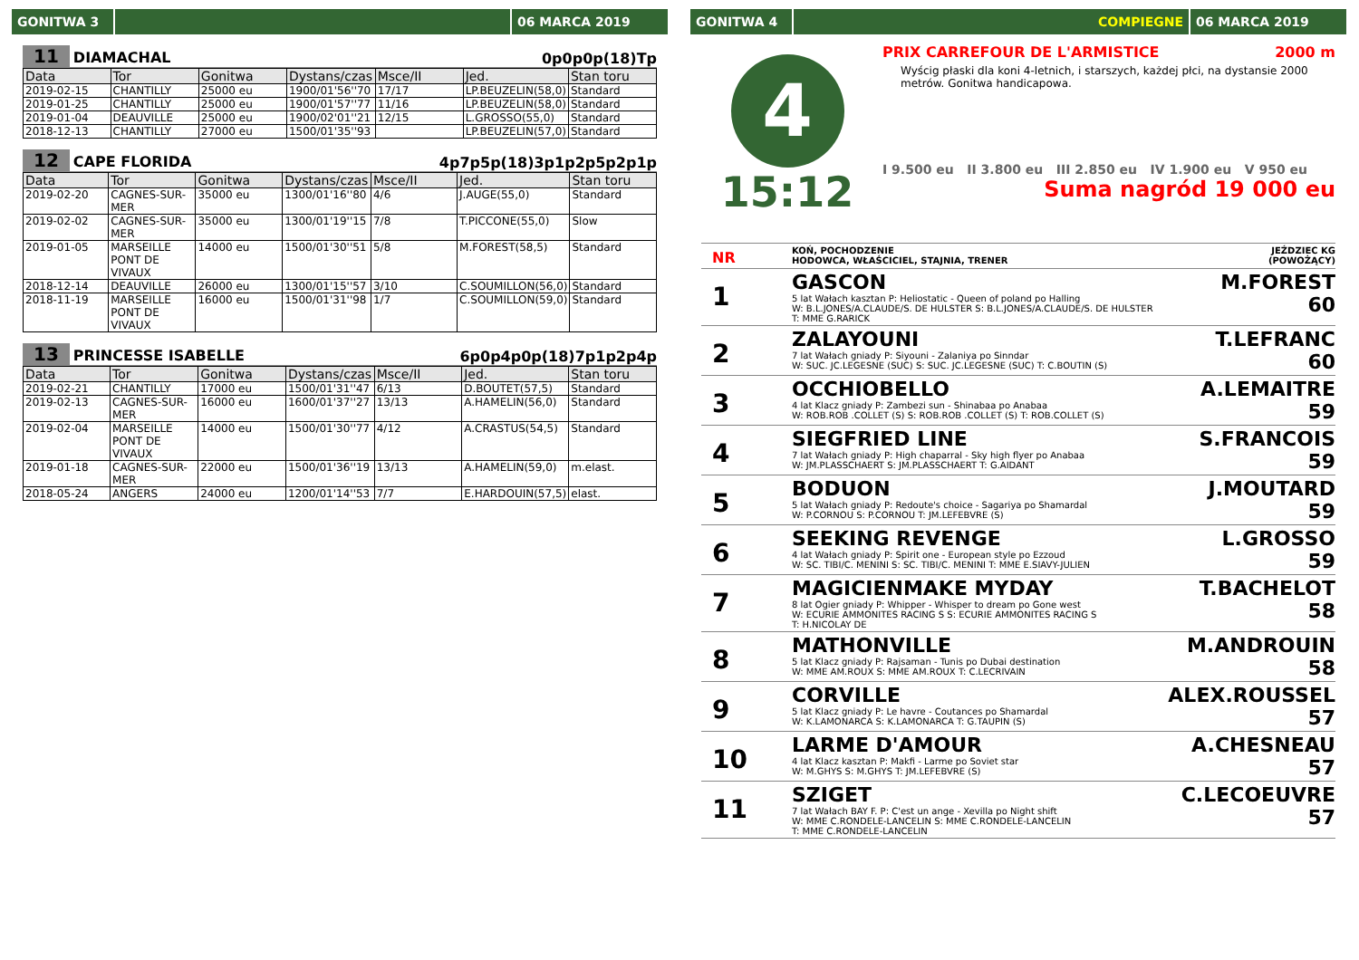GONITWA 3 06 MARCA 2019
11 DIAMACHAL 0p0p0p(18)Tp
| Data | Tor | Gonitwa | Dystans/czas | Msce/II | Jed. | Stan toru |
| --- | --- | --- | --- | --- | --- | --- |
| 2019-02-15 | CHANTILLY | 25000 eu | 1900/01'56''70 | 17/17 | LP.BEUZELIN(58,0) | Standard |
| 2019-01-25 | CHANTILLY | 25000 eu | 1900/01'57''77 | 11/16 | LP.BEUZELIN(58,0) | Standard |
| 2019-01-04 | DEAUVILLE | 25000 eu | 1900/02'01''21 | 12/15 | L.GROSSO(55,0) | Standard |
| 2018-12-13 | CHANTILLY | 27000 eu | 1500/01'35''93 | | LP.BEUZELIN(57,0) | Standard |
12 CAPE FLORIDA 4p7p5p(18)3p1p2p5p2p1p
| Data | Tor | Gonitwa | Dystans/czas | Msce/II | Jed. | Stan toru |
| --- | --- | --- | --- | --- | --- | --- |
| 2019-02-20 | CAGNES-SUR-MER | 35000 eu | 1300/01'16''80 | 4/6 | J.AUGE(55,0) | Standard |
| 2019-02-02 | CAGNES-SUR-MER | 35000 eu | 1300/01'19''15 | 7/8 | T.PICCONE(55,0) | Slow |
| 2019-01-05 | MARSEILLE PONT DE VIVAUX | 14000 eu | 1500/01'30''51 | 5/8 | M.FOREST(58,5) | Standard |
| 2018-12-14 | DEAUVILLE | 26000 eu | 1300/01'15''57 | 3/10 | C.SOUMILLON(56,0) | Standard |
| 2018-11-19 | MARSEILLE PONT DE VIVAUX | 16000 eu | 1500/01'31''98 | 1/7 | C.SOUMILLON(59,0) | Standard |
13 PRINCESSE ISABELLE 6p0p4p0p(18)7p1p2p4p
| Data | Tor | Gonitwa | Dystans/czas | Msce/II | Jed. | Stan toru |
| --- | --- | --- | --- | --- | --- | --- |
| 2019-02-21 | CHANTILLY | 17000 eu | 1500/01'31''47 | 6/13 | D.BOUTET(57,5) | Standard |
| 2019-02-13 | CAGNES-SUR-MER | 16000 eu | 1600/01'37''27 | 13/13 | A.HAMELIN(56,0) | Standard |
| 2019-02-04 | MARSEILLE PONT DE VIVAUX | 14000 eu | 1500/01'30''77 | 4/12 | A.CRASTUS(54,5) | Standard |
| 2019-01-18 | CAGNES-SUR-MER | 22000 eu | 1500/01'36''19 | 13/13 | A.HAMELIN(59,0) | m.elast. |
| 2018-05-24 | ANGERS | 24000 eu | 1200/01'14''53 | 7/7 | E.HARDOUIN(57,5) | elast. |
GONITWA 4 COMPIEGNE 06 MARCA 2019
4
15:12
PRIX CARREFOUR DE L'ARMISTICE 2000 m
Wyścig płaski dla koni 4-letnich, i starszych, każdej płci, na dystansie 2000 metrów. Gonitwa handicapowa.
I 9.500 eu II 3.800 eu III 2.850 eu IV 1.900 eu V 950 eu
Suma nagród 19 000 eu
NR
KOŃ, POCHODZENIE
HODOWCA, WŁAŚCICIEL, STAJNIA, TRENER
JEŹDZIEC KG
(POWOŻĄCY)
1
GASCON
5 lat Wałach kasztan P: Heliostatic - Queen of poland po Halling
W: B.L.JONES/A.CLAUDE/S. DE HULSTER S: B.L.JONES/A.CLAUDE/S. DE HULSTER
T: MME G.RARICK
M.FOREST
60
2
ZALAYOUNI
7 lat Wałach gniady P: Siyouni - Zalaniya po Sinndar
W: SUC. JC.LEGESNE (SUC) S: SUC. JC.LEGESNE (SUC) T: C.BOUTIN (S)
T.LEFRANC
60
3
OCCHIOBELLO
4 lat Klacz gniady P: Zambezi sun - Shinabaa po Anabaa
W: ROB.ROB .COLLET (S) S: ROB.ROB .COLLET (S) T: ROB.COLLET (S)
A.LEMAITRE
59
4
SIEGFRIED LINE
7 lat Wałach gniady P: High chaparral - Sky high flyer po Anabaa
W: JM.PLASSCHAERT S: JM.PLASSCHAERT T: G.AIDANT
S.FRANCOIS
59
5
BODUON
5 lat Wałach gniady P: Redoute's choice - Sagariya po Shamardal
W: P.CORNOU S: P.CORNOU T: JM.LEFEBVRE (S)
J.MOUTARD
59
6
SEEKING REVENGE
4 lat Wałach gniady P: Spirit one - European style po Ezzoud
W: SC. TIBI/C. MENINI S: SC. TIBI/C. MENINI T: MME E.SIAVY-JULIEN
L.GROSSO
59
7
MAGICIENMAKE MYDAY
8 lat Ogier gniady P: Whipper - Whisper to dream po Gone west
W: ECURIE AMMONITES RACING S S: ECURIE AMMONITES RACING S
T: H.NICOLAY DE
T.BACHELOT
58
8
MATHONVILLE
5 lat Klacz gniady P: Rajsaman - Tunis po Dubai destination
W: MME AM.ROUX S: MME AM.ROUX T: C.LECRIVAIN
M.ANDROUIN
58
9
CORVILLE
5 lat Klacz gniady P: Le havre - Coutances po Shamardal
W: K.LAMONARCA S: K.LAMONARCA T: G.TAUPIN (S)
ALEX.ROUSSEL
57
10
LARME D'AMOUR
4 lat Klacz kasztan P: Makfi - Larme po Soviet star
W: M.GHYS S: M.GHYS T: JM.LEFEBVRE (S)
A.CHESNEAU
57
11
SZIGET
7 lat Wałach BAY F. P: C'est un ange - Xevilla po Night shift
W: MME C.RONDELE-LANCELIN S: MME C.RONDELE-LANCELIN
T: MME C.RONDELE-LANCELIN
C.LECOEUVRE
57